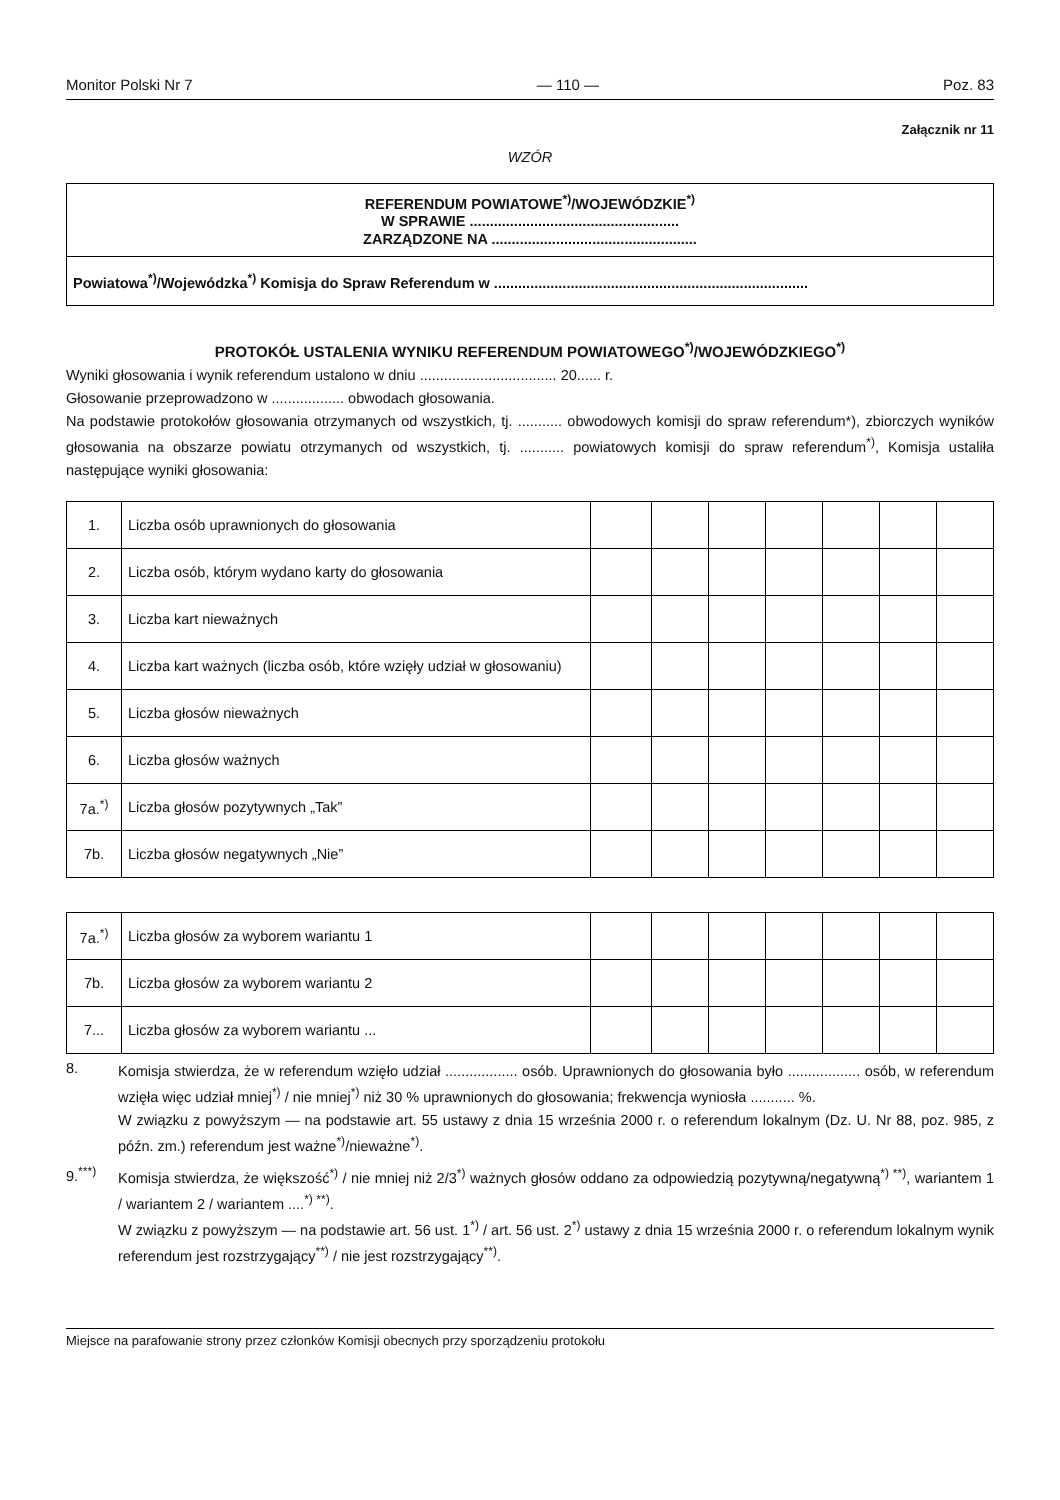Monitor Polski Nr 7 — 110 — Poz. 83
Załącznik nr 11
WZÓR
REFERENDUM POWIATOWE<sup>*)</sup>/WOJEWÓDZKIE<sup>*)</sup>
W SPRAWIE ....................................................
ZARZĄDZONE NA ...................................................
Powiatowa<sup>*)</sup>/Wojewódzka<sup>*)</sup> Komisja do Spraw Referendum w ..............................................................................
PROTOKÓŁ USTALENIA WYNIKU REFERENDUM POWIATOWEGO<sup>*)</sup>/WOJEWÓDZKIEGO<sup>*)</sup>
Wyniki głosowania i wynik referendum ustalono w dniu .................................. 20...... r.
Głosowanie przeprowadzono w .................. obwodach głosowania.
Na podstawie protokołów głosowania otrzymanych od wszystkich, tj. ........... obwodowych komisji do spraw referendum*), zbiorczych wyników głosowania na obszarze powiatu otrzymanych od wszystkich, tj. ........... powiatowych komisji do spraw referendum<sup>*)</sup>, Komisja ustaliła następujące wyniki głosowania:
| 1. | Liczba osób uprawnionych do głosowania | | | | | | | |
| 2. | Liczba osób, którym wydano karty do głosowania | | | | | | | |
| 3. | Liczba kart nieważnych | | | | | | | |
| 4. | Liczba kart ważnych (liczba osób, które wzięły udział w głosowaniu) | | | | | | | |
| 5. | Liczba głosów nieważnych | | | | | | | |
| 6. | Liczba głosów ważnych | | | | | | | |
| 7a.<sup>*)</sup> | Liczba głosów pozytywnych „Tak” | | | | | | | |
| 7b. | Liczba głosów negatywnych „Nie” | | | | | | | |
| 7a.<sup>*)</sup> | Liczba głosów za wyborem wariantu 1 | | | | | | | |
| 7b. | Liczba głosów za wyborem wariantu 2 | | | | | | | |
| 7... | Liczba głosów za wyborem wariantu ... | | | | | | | |
8.
Komisja stwierdza, że w referendum wzięło udział .................. osób. Uprawnionych do głosowania było .................. osób, w referendum wzięła więc udział mniej<sup>*)</sup> / nie mniej<sup>*)</sup> niż 30 % uprawnionych do głosowania; frekwencja wyniosła ........... %.
W związku z powyższym — na podstawie art. 55 ustawy z dnia 15 września 2000 r. o referendum lokalnym (Dz. U. Nr 88, poz. 985, z późn. zm.) referendum jest ważne<sup>*)</sup>/nieważne<sup>*)</sup>.
9.<sup>***)</sup>
Komisja stwierdza, że większość<sup>*)</sup> / nie mniej niż 2/3<sup>*)</sup> ważnych głosów oddano za odpowiedzią pozytywną/negatywną<sup>*) **)</sup>, wariantem 1 / wariantem 2 / wariantem ....<sup>*) **)</sup>.
W związku z powyższym — na podstawie art. 56 ust. 1<sup>*)</sup> / art. 56 ust. 2<sup>*)</sup> ustawy z dnia 15 września 2000 r. o referendum lokalnym wynik referendum jest rozstrzygający<sup>**)</sup> / nie jest rozstrzygający<sup>**)</sup>.
Miejsce na parafowanie strony przez członków Komisji obecnych przy sporządzeniu protokołu